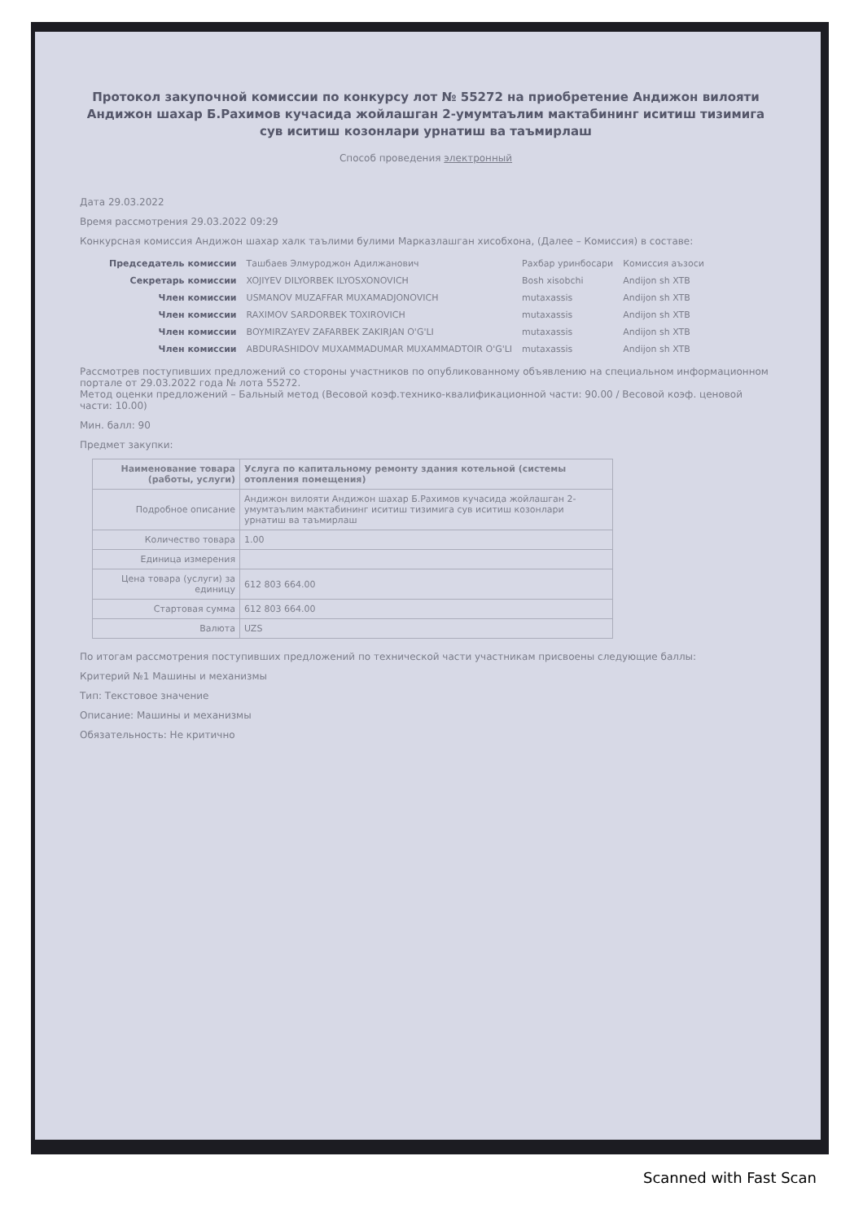Протокол закупочной комиссии по конкурсу лот № 55272 на приобретение Андижон вилояти Андижон шахар Б.Рахимов кучасида жойлашган 2-умумтаълим мактабининг иситиш тизимига сув иситиш козонлари урнатиш ва таъмирлаш
Способ проведения электронный
Дата 29.03.2022
Время рассмотрения 29.03.2022 09:29
Конкурсная комиссия Андижон шахар халк таълими булими Марказлашган хисобхона, (Далее – Комиссия) в составе:
| Председатель комиссии | Ташбаев Элмуроджон Адилжанович | Рахбар уринбосари | Комиссия аъзоси |
| Секретарь комиссии | XOJIYEV DILYORBEK ILYOSXONOVICH | Bosh xisobchi | Andijon sh XTB |
| Член комиссии | USMANOV MUZAFFAR MUXAMADJONOVICH | mutaxassis | Andijon sh XTB |
| Член комиссии | RAXIMOV SARDORBEK TOXIROVICH | mutaxassis | Andijon sh XTB |
| Член комиссии | BOYMIRZAYEV ZAFARBEK ZAKIRJAN O'G'LI | mutaxassis | Andijon sh XTB |
| Член комиссии | ABDURASHIDOV MUXAMMADUMAR MUXAMMADTOIR O'G'LI | mutaxassis | Andijon sh XTB |
Рассмотрев поступивших предложений со стороны участников по опубликованному объявлению на специальном информационном портале от 29.03.2022 года № лота 55272.
Метод оценки предложений – Бальный метод (Весовой коэф.технико-квалификационной части: 90.00 / Весовой коэф. ценовой части: 10.00)
Мин. балл: 90
Предмет закупки:
| Наименование товара (работы, услуги) | Услуга по капитальному ремонту здания котельной (системы отопления помещения) |
| Подробное описание | Андижон вилояти Андижон шахар Б.Рахимов кучасида жойлашган 2-умумтаълим мактабининг иситиш тизимига сув иситиш козонлари урнатиш ва таъмирлаш |
| Количество товара | 1.00 |
| Единица измерения | |
| Цена товара (услуги) за единицу | 612 803 664.00 |
| Стартовая сумма | 612 803 664.00 |
| Валюта | UZS |
По итогам рассмотрения поступивших предложений по технической части участникам присвоены следующие баллы:
Критерий №1 Машины и механизмы
Тип: Текстовое значение
Описание: Машины и механизмы
Обязательность: Не критично
Scanned with Fast Scan